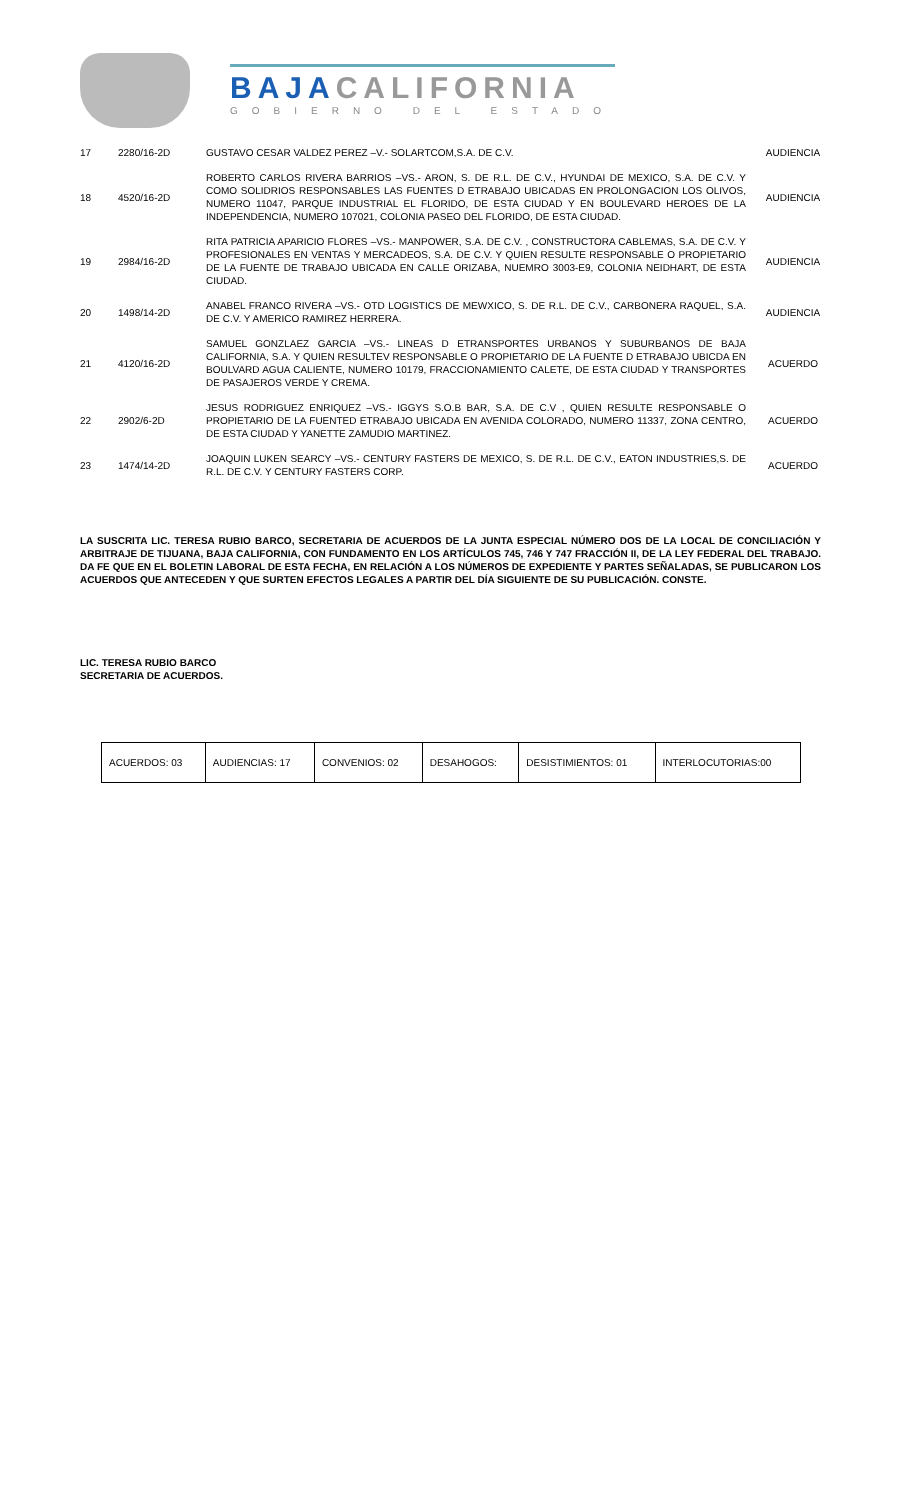BAJACALIFORNIA
GOBIERNO DEL ESTADO
| 17 | 2280/16-2D | GUSTAVO CESAR VALDEZ PEREZ –V.- SOLARTCOM,S.A. DE C.V. | AUDIENCIA |
| 18 | 4520/16-2D | ROBERTO CARLOS RIVERA BARRIOS –VS.- ARON, S. DE R.L. DE C.V., HYUNDAI DE MEXICO, S.A. DE C.V. Y COMO SOLIDRIOS RESPONSABLES LAS FUENTES D ETRABAJO UBICADAS EN PROLONGACION LOS OLIVOS, NUMERO 11047, PARQUE INDUSTRIAL EL FLORIDO, DE ESTA CIUDAD Y EN BOULEVARD HEROES DE LA INDEPENDENCIA, NUMERO 107021, COLONIA PASEO DEL FLORIDO, DE ESTA CIUDAD. | AUDIENCIA |
| 19 | 2984/16-2D | RITA PATRICIA APARICIO FLORES –VS.- MANPOWER, S.A. DE C.V. , CONSTRUCTORA CABLEMAS, S.A. DE C.V. Y PROFESIONALES EN VENTAS Y MERCADEOS, S.A. DE C.V. Y QUIEN RESULTE RESPONSABLE O PROPIETARIO DE LA FUENTE DE TRABAJO UBICADA EN CALLE ORIZABA, NUEMRO 3003-E9, COLONIA NEIDHART, DE ESTA CIUDAD. | AUDIENCIA |
| 20 | 1498/14-2D | ANABEL FRANCO RIVERA –VS.- OTD LOGISTICS DE MEWXICO, S. DE R.L. DE C.V., CARBONERA RAQUEL, S.A. DE C.V. Y AMERICO RAMIREZ HERRERA. | AUDIENCIA |
| 21 | 4120/16-2D | SAMUEL GONZLAEZ GARCIA –VS.- LINEAS D ETRANSPORTES URBANOS Y SUBURBANOS DE BAJA CALIFORNIA, S.A. Y QUIEN RESULTEV RESPONSABLE O PROPIETARIO DE LA FUENTE D ETRABAJO UBICDA EN BOULVARD AGUA CALIENTE, NUMERO 10179, FRACCIONAMIENTO CALETE, DE ESTA CIUDAD Y TRANSPORTES DE PASAJEROS VERDE Y CREMA. | ACUERDO |
| 22 | 2902/6-2D | JESUS RODRIGUEZ ENRIQUEZ –VS.- IGGYS S.O.B BAR, S.A. DE C.V , QUIEN RESULTE RESPONSABLE O PROPIETARIO DE LA FUENTED ETRABAJO UBICADA EN AVENIDA COLORADO, NUMERO 11337, ZONA CENTRO, DE ESTA CIUDAD Y YANETTE ZAMUDIO MARTINEZ. | ACUERDO |
| 23 | 1474/14-2D | JOAQUIN LUKEN SEARCY –VS.- CENTURY FASTERS DE MEXICO, S. DE R.L. DE C.V., EATON INDUSTRIES,S. DE R.L. DE C.V. Y CENTURY FASTERS CORP. | ACUERDO |
LA SUSCRITA LIC. TERESA RUBIO BARCO, SECRETARIA DE ACUERDOS DE LA JUNTA ESPECIAL NÚMERO DOS DE LA LOCAL DE CONCILIACIÓN Y ARBITRAJE DE TIJUANA, BAJA CALIFORNIA, CON FUNDAMENTO EN LOS ARTÍCULOS 745, 746 Y 747 FRACCIÓN II, DE LA LEY FEDERAL DEL TRABAJO. DA FE QUE EN EL BOLETIN LABORAL DE ESTA FECHA, EN RELACIÓN A LOS NÚMEROS DE EXPEDIENTE Y PARTES SEÑALADAS, SE PUBLICARON LOS ACUERDOS QUE ANTECEDEN Y QUE SURTEN EFECTOS LEGALES A PARTIR DEL DÍA SIGUIENTE DE SU PUBLICACIÓN. CONSTE.
LIC. TERESA RUBIO BARCO
SECRETARIA DE ACUERDOS.
| ACUERDOS: 03 | AUDIENCIAS: 17 | CONVENIOS: 02 | DESAHOGOS: | DESISTIMIENTOS: 01 | INTERLOCUTORIAS:00 |